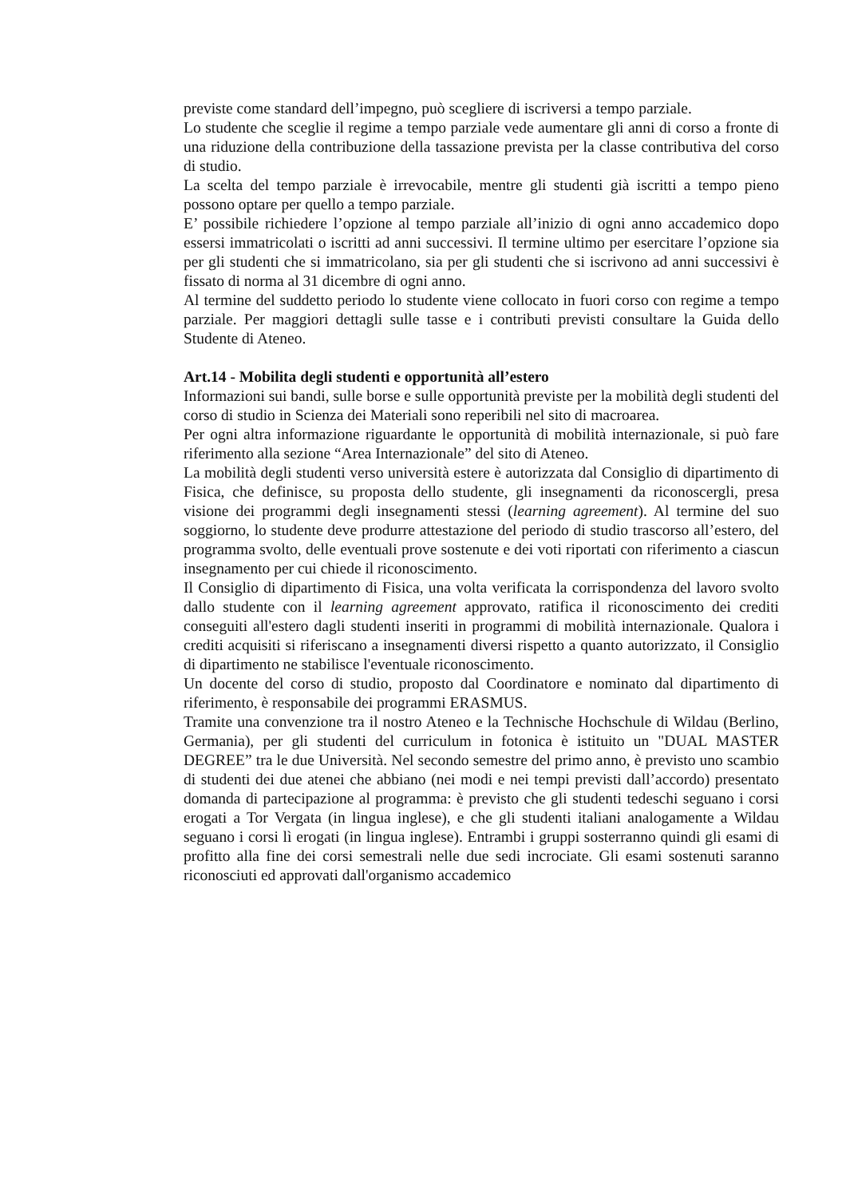previste come standard dell’impegno, può scegliere di iscriversi a tempo parziale.
Lo studente che sceglie il regime a tempo parziale vede aumentare gli anni di corso a fronte di una riduzione della contribuzione della tassazione prevista per la classe contributiva del corso di studio.
La scelta del tempo parziale è irrevocabile, mentre gli studenti già iscritti a tempo pieno possono optare per quello a tempo parziale.
E’ possibile richiedere l’opzione al tempo parziale all’inizio di ogni anno accademico dopo essersi immatricolati o iscritti ad anni successivi. Il termine ultimo per esercitare l’opzione sia per gli studenti che si immatricolano, sia per gli studenti che si iscrivono ad anni successivi è fissato di norma al 31 dicembre di ogni anno.
Al termine del suddetto periodo lo studente viene collocato in fuori corso con regime a tempo parziale. Per maggiori dettagli sulle tasse e i contributi previsti consultare la Guida dello Studente di Ateneo.
Art.14 - Mobilita degli studenti e opportunità all’estero
Informazioni sui bandi, sulle borse e sulle opportunità previste per la mobilità degli studenti del corso di studio in Scienza dei Materiali sono reperibili nel sito di macroarea.
Per ogni altra informazione riguardante le opportunità di mobilità internazionale, si può fare riferimento alla sezione “Area Internazionale” del sito di Ateneo.
La mobilità degli studenti verso università estere è autorizzata dal Consiglio di dipartimento di Fisica, che definisce, su proposta dello studente, gli insegnamenti da riconoscergli, presa visione dei programmi degli insegnamenti stessi (learning agreement). Al termine del suo soggiorno, lo studente deve produrre attestazione del periodo di studio trascorso all’estero, del programma svolto, delle eventuali prove sostenute e dei voti riportati con riferimento a ciascun insegnamento per cui chiede il riconoscimento.
Il Consiglio di dipartimento di Fisica, una volta verificata la corrispondenza del lavoro svolto dallo studente con il learning agreement approvato, ratifica il riconoscimento dei crediti conseguiti all'estero dagli studenti inseriti in programmi di mobilità internazionale. Qualora i crediti acquisiti si riferiscano a insegnamenti diversi rispetto a quanto autorizzato, il Consiglio di dipartimento ne stabilisce l'eventuale riconoscimento.
Un docente del corso di studio, proposto dal Coordinatore e nominato dal dipartimento di riferimento, è responsabile dei programmi ERASMUS.
Tramite una convenzione tra il nostro Ateneo e la Technische Hochschule di Wildau (Berlino, Germania), per gli studenti del curriculum in fotonica è istituito un "DUAL MASTER DEGREE” tra le due Università. Nel secondo semestre del primo anno, è previsto uno scambio di studenti dei due atenei che abbiano (nei modi e nei tempi previsti dall’accordo) presentato domanda di partecipazione al programma: è previsto che gli studenti tedeschi seguano i corsi erogati a Tor Vergata (in lingua inglese), e che gli studenti italiani analogamente a Wildau seguano i corsi lì erogati (in lingua inglese). Entrambi i gruppi sosterranno quindi gli esami di profitto alla fine dei corsi semestrali nelle due sedi incrociate. Gli esami sostenuti saranno riconosciuti ed approvati dall'organismo accademico